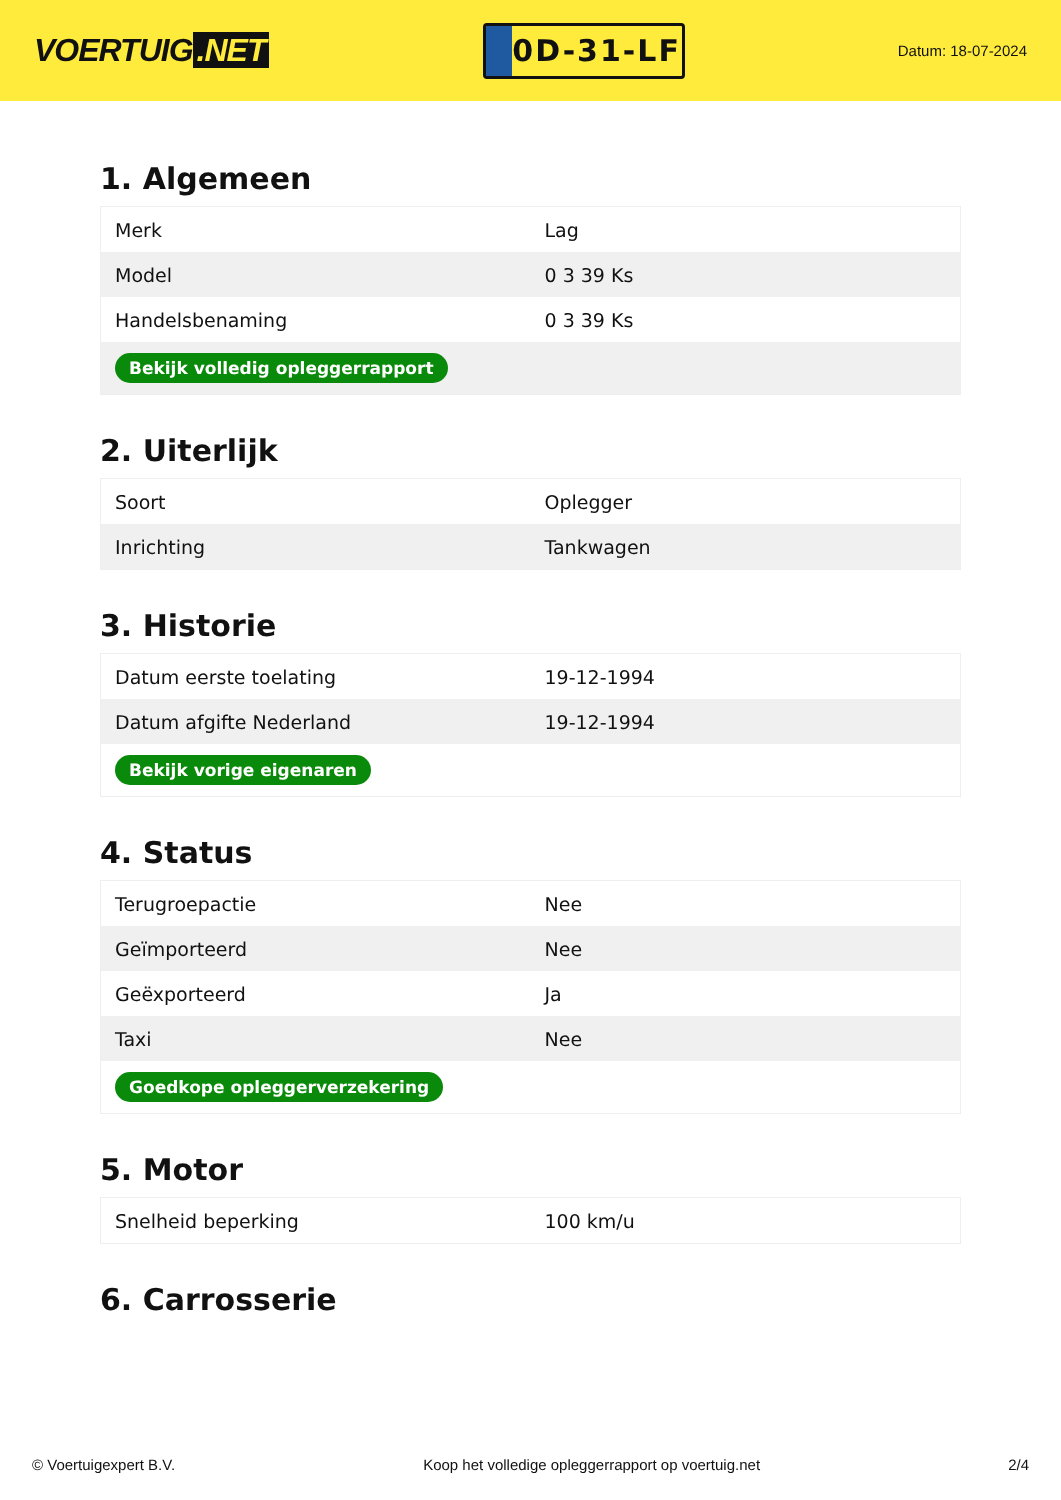VOERTUIG.NET
0D-31-LF
Datum: 18-07-2024
1. Algemeen
| Merk | Lag |
| Model | 0 3 39 Ks |
| Handelsbenaming | 0 3 39 Ks |
| Bekijk volledig opleggerrapport | |
2. Uiterlijk
| Soort | Oplegger |
| Inrichting | Tankwagen |
3. Historie
| Datum eerste toelating | 19-12-1994 |
| Datum afgifte Nederland | 19-12-1994 |
| Bekijk vorige eigenaren | |
4. Status
| Terugroepactie | Nee |
| Geïmporteerd | Nee |
| Geëxporteerd | Ja |
| Taxi | Nee |
| Goedkope opleggerverzekering | |
5. Motor
| Snelheid beperking | 100 km/u |
6. Carrosserie
© Voertuigexpert B.V. Koop het volledige opleggerrapport op voertuig.net 2/4